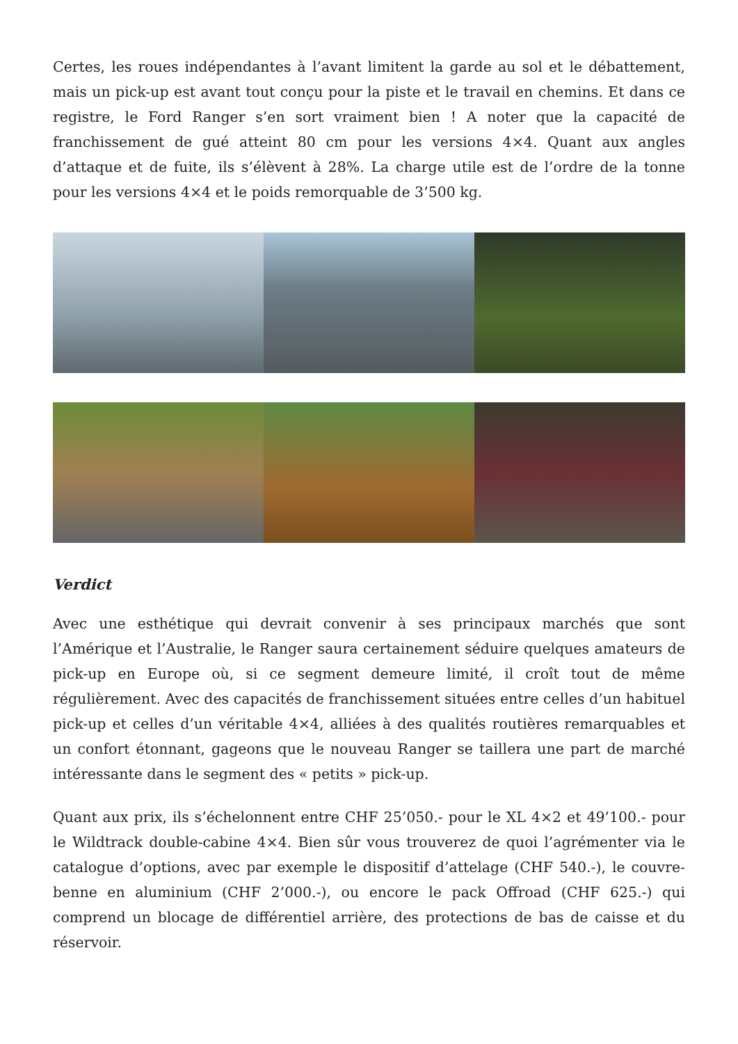Certes, les roues indépendantes à l’avant limitent la garde au sol et le débattement, mais un pick-up est avant tout conçu pour la piste et le travail en chemins. Et dans ce registre, le Ford Ranger s’en sort vraiment bien ! A noter que la capacité de franchissement de gué atteint 80 cm pour les versions 4×4. Quant aux angles d’attaque et de fuite, ils s’élèvent à 28%. La charge utile est de l’ordre de la tonne pour les versions 4×4 et le poids remorquable de 3’500 kg.
Verdict
Avec une esthétique qui devrait convenir à ses principaux marchés que sont l’Amérique et l’Australie, le Ranger saura certainement séduire quelques amateurs de pick-up en Europe où, si ce segment demeure limité, il croît tout de même régulièrement. Avec des capacités de franchissement situées entre celles d’un habituel pick-up et celles d’un véritable 4×4, alliées à des qualités routières remarquables et un confort étonnant, gageons que le nouveau Ranger se taillera une part de marché intéressante dans le segment des « petits » pick-up.
Quant aux prix, ils s’échelonnent entre CHF 25’050.- pour le XL 4×2 et 49’100.- pour le Wildtrack double-cabine 4×4. Bien sûr vous trouverez de quoi l’agrémenter via le catalogue d’options, avec par exemple le dispositif d’attelage (CHF 540.-), le couvre-benne en aluminium (CHF 2’000.-), ou encore le pack Offroad (CHF 625.-) qui comprend un blocage de différentiel arrière, des protections de bas de caisse et du réservoir.